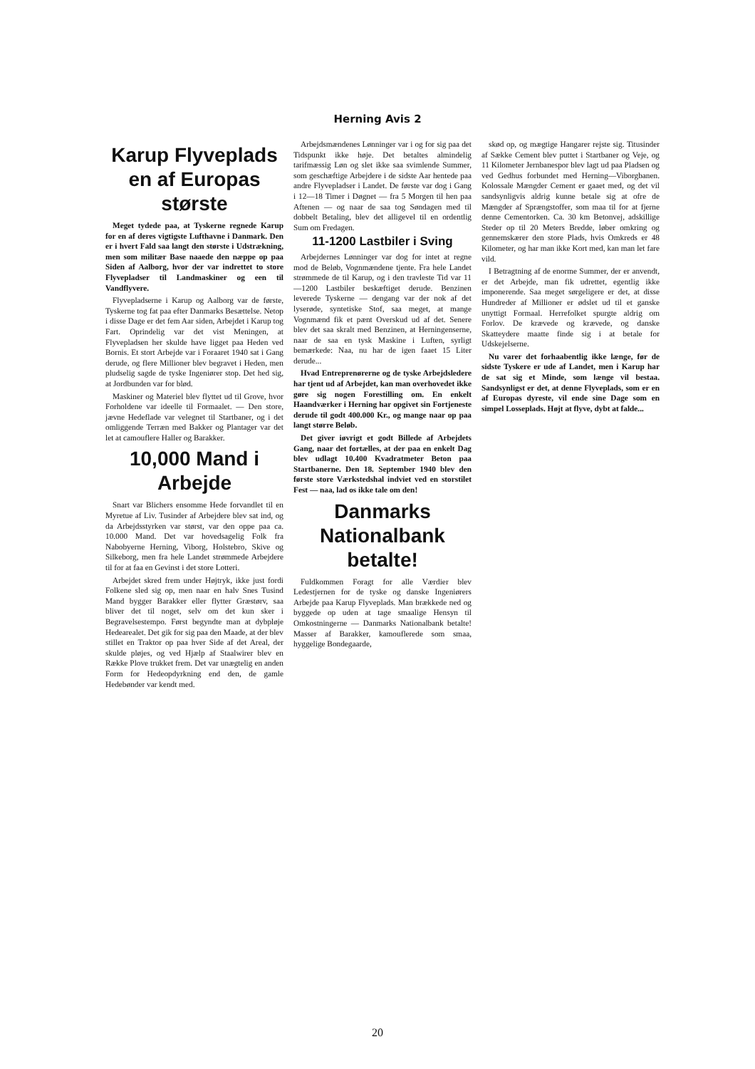Herning Avis 2
Karup Flyveplads en af Europas største
Meget tydede paa, at Tyskerne regnede Karup for en af deres vigtigste Lufthavne i Danmark. Den er i hvert Fald saa langt den største i Udstrækning, men som militær Base naaede den næppe op paa Siden af Aalborg, hvor der var indrettet to store Flyvepladser til Landmaskiner og een til Vandflyvere.
Flyvepladserne i Karup og Aalborg var de første, Tyskerne tog fat paa efter Danmarks Besættelse. Netop i disse Dage er det fem Aar siden, Arbejdet i Karup tog Fart. Oprindelig var det vist Meningen, at Flyvepladsen her skulde have ligget paa Heden ved Bornis. Et stort Arbejde var i Foraaret 1940 sat i Gang derude, og flere Millioner blev begravet i Heden, men pludselig sagde de tyske Ingeniører stop. Det hed sig, at Jordbunden var for blød.
Maskiner og Materiel blev flyttet ud til Grove, hvor Forholdene var ideelle til Formaalet. — Den store, jævne Hedeflade var velegnet til Startbaner, og i det omliggende Terræn med Bakker og Plantager var det let at camouflere Haller og Barakker.
10,000 Mand i Arbejde
Snart var Blichers ensomme Hede forvandlet til en Myretue af Liv. Tusinder af Arbejdere blev sat ind, og da Arbejdsstyrken var størst, var den oppe paa ca. 10.000 Mand. Det var hovedsagelig Folk fra Nabobyerne Herning, Viborg, Holstebro, Skive og Silkeborg, men fra hele Landet strømmede Arbejdere til for at faa en Gevinst i det store Lotteri.
Arbejdet skred frem under Højtryk, ikke just fordi Folkene sled sig op, men naar en halv Snes Tusind Mand bygger Barakker eller flytter Græstørv, saa bliver det til noget, selv om det kun sker i Begravelsestempo. Først begyndte man at dybpløje Hedearealet. Det gik for sig paa den Maade, at der blev stillet en Traktor op paa hver Side af det Areal, der skulde pløjes, og ved Hjælp af Staalwirer blev en Række Plove trukket frem. Det var unægtelig en anden Form for Hedeopdyrkning end den, de gamle Hedebønder var kendt med.
Arbejdsmændenes Lønninger var i og for sig paa det Tidspunkt ikke høje. Det betaltes almindelig tarifmæssig Løn og slet ikke saa svimlende Summer, som geschæftige Arbejdere i de sidste Aar hentede paa andre Flyvepladser i Landet. De første var dog i Gang i 12—18 Timer i Døgnet — fra 5 Morgen til hen paa Aftenen — og naar de saa tog Søndagen med til dobbelt Betaling, blev det alligevel til en ordentlig Sum om Fredagen.
11-1200 Lastbiler i Sving
Arbejdernes Lønninger var dog for intet at regne mod de Beløb, Vognmændene tjente. Fra hele Landet strømmede de til Karup, og i den travleste Tid var 11—1200 Lastbiler beskæftiget derude. Benzinen leverede Tyskerne — dengang var der nok af det lyserøde, syntetiske Stof, saa meget, at mange Vognmænd fik et pænt Overskud ud af det. Senere blev det saa skralt med Benzinen, at Herningenserne, naar de saa en tysk Maskine i Luften, syrligt bemærkede: Naa, nu har de igen faaet 15 Liter derude...
Hvad Entreprenørerne og de tyske Arbejdsledere har tjent ud af Arbejdet, kan man overhovedet ikke gøre sig nogen Forestilling om. En enkelt Haandværker i Herning har opgivet sin Fortjeneste derude til godt 400.000 Kr., og mange naar op paa langt større Beløb.
Det giver iøvrigt et godt Billede af Arbejdets Gang, naar det fortælles, at der paa en enkelt Dag blev udlagt 10.400 Kvadratmeter Beton paa Startbanerne. Den 18. September 1940 blev den første store Værkstedshal indviet ved en storstilet Fest — naa, lad os ikke tale om den!
Danmarks Nationalbank betalte!
Fuldkommen Foragt for alle Værdier blev Ledestjernen for de tyske og danske Ingeniørers Arbejde paa Karup Flyveplads. Man brækkede ned og byggede op uden at tage smaalige Hensyn til Omkostningerne — Danmarks Nationalbank betalte! Masser af Barakker, kamouflerede som smaa, hyggelige Bondegaarde,
skød op, og mægtige Hangarer rejste sig. Titusinder af Sække Cement blev puttet i Startbaner og Veje, og 11 Kilometer Jernbanespor blev lagt ud paa Pladsen og ved Gedhus forbundet med Herning—Viborgbanen. Kolossale Mængder Cement er gaaet med, og det vil sandsynligvis aldrig kunne betale sig at ofre de Mængder af Sprængstoffer, som maa til for at fjerne denne Cementorken. Ca. 30 km Betonvej, adskillige Steder op til 20 Meters Bredde, løber omkring og gennemskærer den store Plads, hvis Omkreds er 48 Kilometer, og har man ikke Kort med, kan man let fare vild.
I Betragtning af de enorme Summer, der er anvendt, er det Arbejde, man fik udrettet, egentlig ikke imponerende. Saa meget sørgeligere er det, at disse Hundreder af Millioner er ødslet ud til et ganske unyttigt Formaal. Herrefolket spurgte aldrig om Forlov. De krævede og krævede, og danske Skatteydere maatte finde sig i at betale for Udskejelserne.
Nu varer det forhaabentlig ikke længe, før de sidste Tyskere er ude af Landet, men i Karup har de sat sig et Minde, som længe vil bestaa. Sandsynligst er det, at denne Flyveplads, som er en af Europas dyreste, vil ende sine Dage som en simpel Losseplads. Højt at flyve, dybt at falde...
20